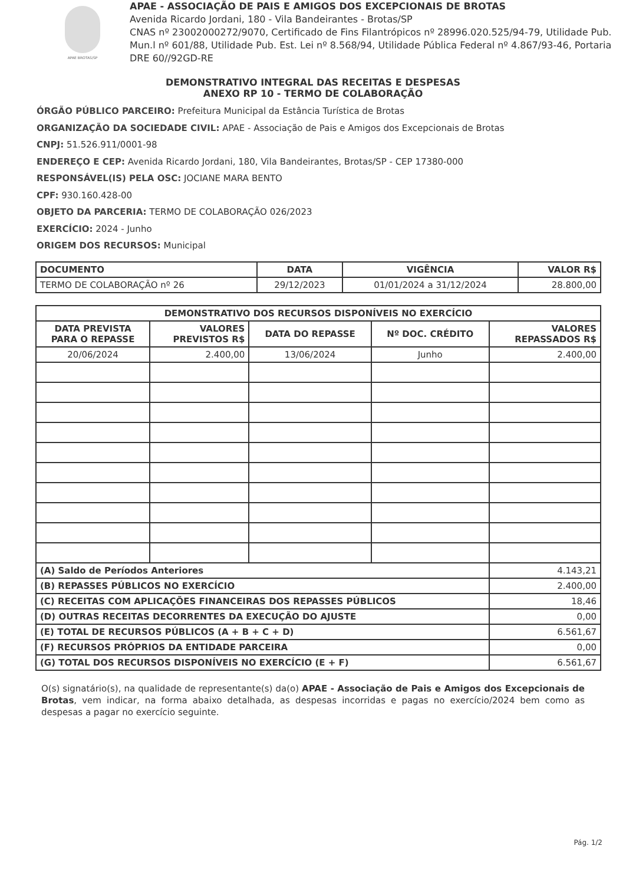APAE BROTAS/SP
APAE - ASSOCIAÇÃO DE PAIS E AMIGOS DOS EXCEPCIONAIS DE BROTAS
Avenida Ricardo Jordani, 180 - Vila Bandeirantes - Brotas/SP
CNAS nº 23002000272/9070, Certificado de Fins Filantrópicos nº 28996.020.525/94-79, Utilidade Pub. Mun.l nº 601/88, Utilidade Pub. Est. Lei nº 8.568/94, Utilidade Pública Federal nº 4.867/93-46, Portaria DRE 60//92GD-RE
DEMONSTRATIVO INTEGRAL DAS RECEITAS E DESPESAS
ANEXO RP 10 - TERMO DE COLABORAÇÃO
ÓRGÃO PÚBLICO PARCEIRO: Prefeitura Municipal da Estância Turística de Brotas
ORGANIZAÇÃO DA SOCIEDADE CIVIL: APAE - Associação de Pais e Amigos dos Excepcionais de Brotas
CNPJ: 51.526.911/0001-98
ENDEREÇO E CEP: Avenida Ricardo Jordani, 180, Vila Bandeirantes, Brotas/SP - CEP 17380-000
RESPONSÁVEL(IS) PELA OSC: JOCIANE MARA BENTO
CPF: 930.160.428-00
OBJETO DA PARCERIA: TERMO DE COLABORAÇÃO 026/2023
EXERCÍCIO: 2024 - Junho
ORIGEM DOS RECURSOS: Municipal
| DOCUMENTO | DATA | VIGÊNCIA | VALOR R$ |
| --- | --- | --- | --- |
| TERMO DE COLABORAÇÃO nº 26 | 29/12/2023 | 01/01/2024 a 31/12/2024 | 28.800,00 |
| DEMONSTRATIVO DOS RECURSOS DISPONÍVEIS NO EXERCÍCIO | | | | |
| --- | --- | --- | --- | --- |
| DATA PREVISTA PARA O REPASSE | VALORES PREVISTOS R$ | DATA DO REPASSE | Nº DOC. CRÉDITO | VALORES REPASSADOS R$ |
| 20/06/2024 | 2.400,00 | 13/06/2024 | Junho | 2.400,00 |
| (A) Saldo de Períodos Anteriores | | | | 4.143,21 |
| (B) REPASSES PÚBLICOS NO EXERCÍCIO | | | | 2.400,00 |
| (C) RECEITAS COM APLICAÇÕES FINANCEIRAS DOS REPASSES PÚBLICOS | | | | 18,46 |
| (D) OUTRAS RECEITAS DECORRENTES DA EXECUÇÃO DO AJUSTE | | | | 0,00 |
| (E) TOTAL DE RECURSOS PÚBLICOS (A + B + C + D) | | | | 6.561,67 |
| (F) RECURSOS PRÓPRIOS DA ENTIDADE PARCEIRA | | | | 0,00 |
| (G) TOTAL DOS RECURSOS DISPONÍVEIS NO EXERCÍCIO (E + F) | | | | 6.561,67 |
O(s) signatário(s), na qualidade de representante(s) da(o) APAE - Associação de Pais e Amigos dos Excepcionais de Brotas, vem indicar, na forma abaixo detalhada, as despesas incorridas e pagas no exercício/2024 bem como as despesas a pagar no exercício seguinte.
Pág. 1/2